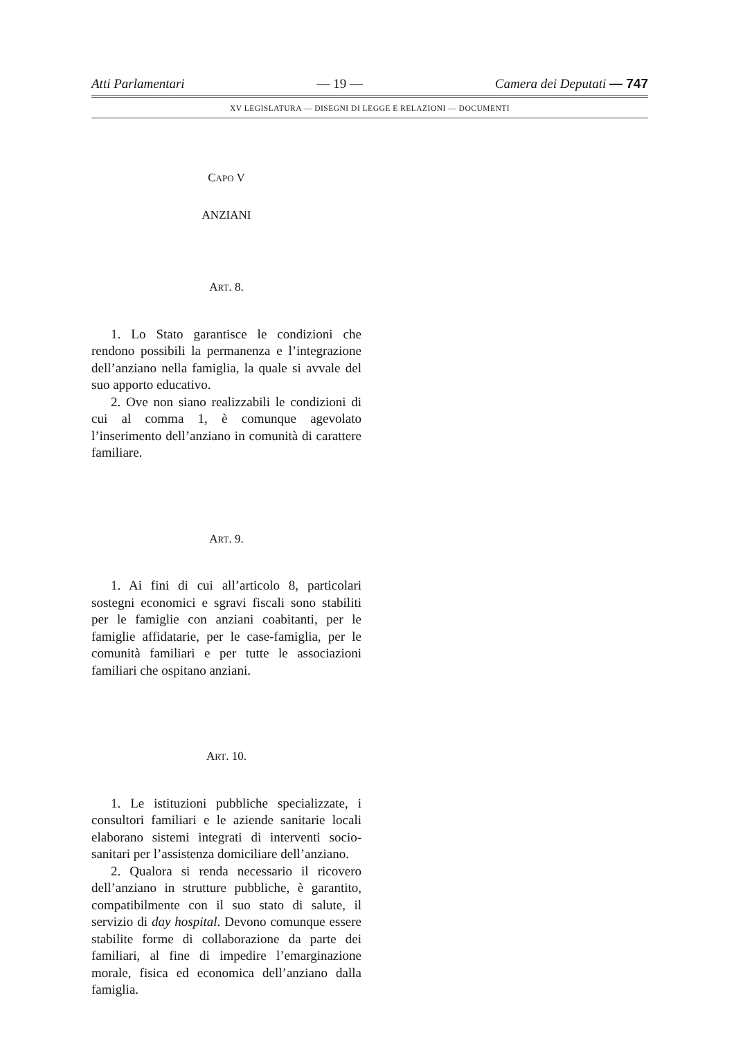Atti Parlamentari — 19 — Camera dei Deputati — 747
XV LEGISLATURA — DISEGNI DI LEGGE E RELAZIONI — DOCUMENTI
CAPO V
ANZIANI
ART. 8.
1. Lo Stato garantisce le condizioni che rendono possibili la permanenza e l’integrazione dell’anziano nella famiglia, la quale si avvale del suo apporto educativo.
2. Ove non siano realizzabili le condizioni di cui al comma 1, è comunque agevolato l’inserimento dell’anziano in comunità di carattere familiare.
ART. 9.
1. Ai fini di cui all’articolo 8, particolari sostegni economici e sgravi fiscali sono stabiliti per le famiglie con anziani coabitanti, per le famiglie affidatarie, per le case-famiglia, per le comunità familiari e per tutte le associazioni familiari che ospitano anziani.
ART. 10.
1. Le istituzioni pubbliche specializzate, i consultori familiari e le aziende sanitarie locali elaborano sistemi integrati di interventi socio-sanitari per l’assistenza domiciliare dell’anziano.
2. Qualora si renda necessario il ricovero dell’anziano in strutture pubbliche, è garantito, compatibilmente con il suo stato di salute, il servizio di day hospital. Devono comunque essere stabilite forme di collaborazione da parte dei familiari, al fine di impedire l’emarginazione morale, fisica ed economica dell’anziano dalla famiglia.